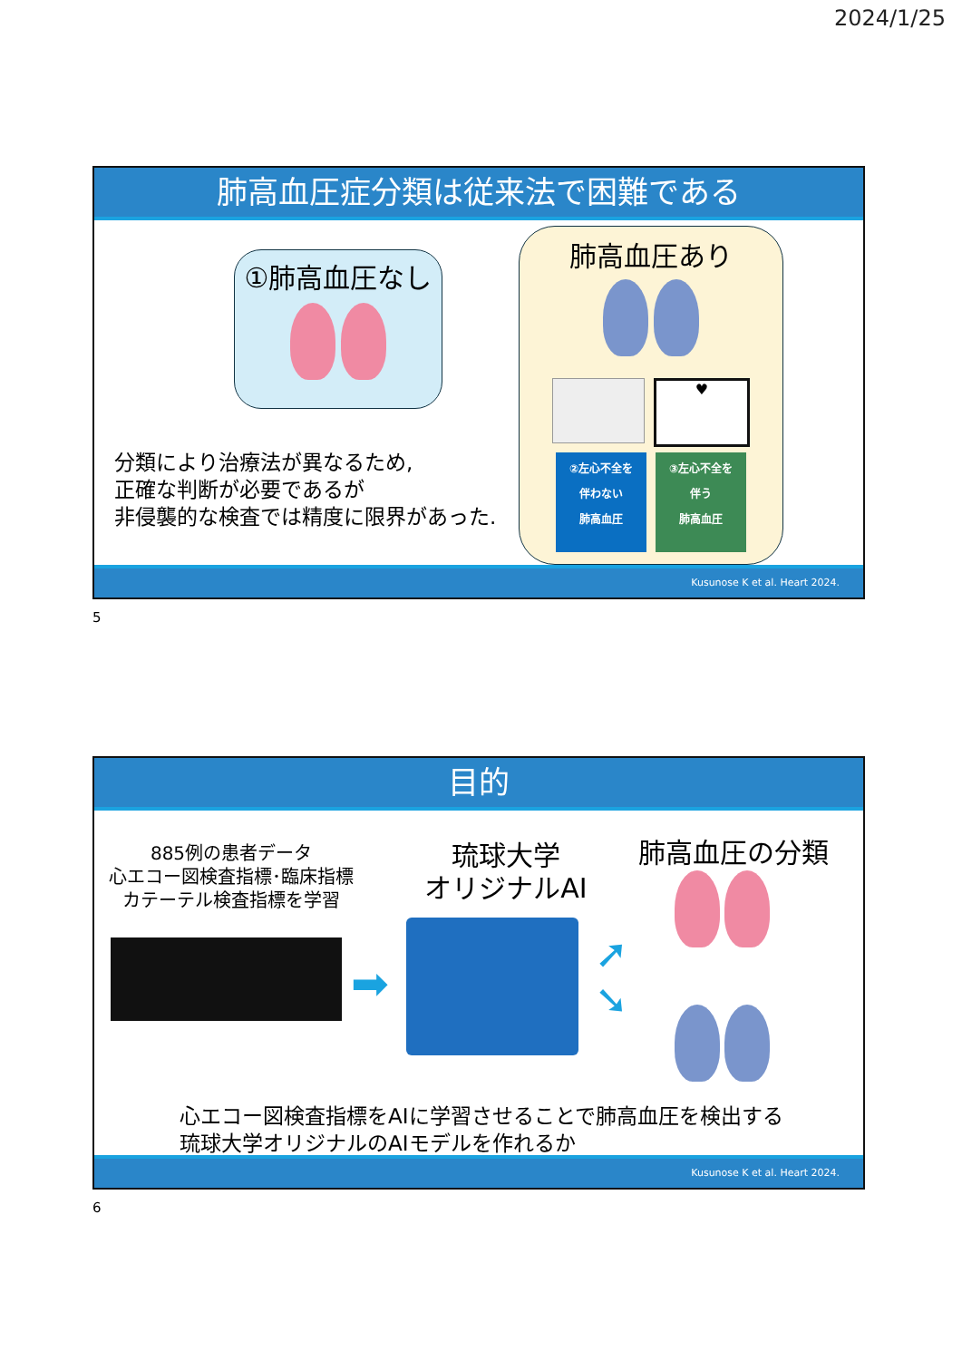2024/1/25
肺高血圧症分類は従来法で困難である
①肺高血圧なし
分類により治療法が異なるため,
正確な判断が必要であるが
非侵襲的な検査では精度に限界があった.
肺高血圧あり
♥
②左心不全を
伴わない
肺高血圧
③左心不全を
伴う
肺高血圧
Kusunose K et al. Heart 2024.
5
目的
885例の患者データ
心エコー図検査指標･臨床指標
カテーテル検査指標を学習
➡
琉球大学
オリジナルAI
肺高血圧の分類
➚
➘
心エコー図検査指標をAIに学習させることで肺高血圧を検出する
琉球大学オリジナルのAIモデルを作れるか
Kusunose K et al. Heart 2024.
6